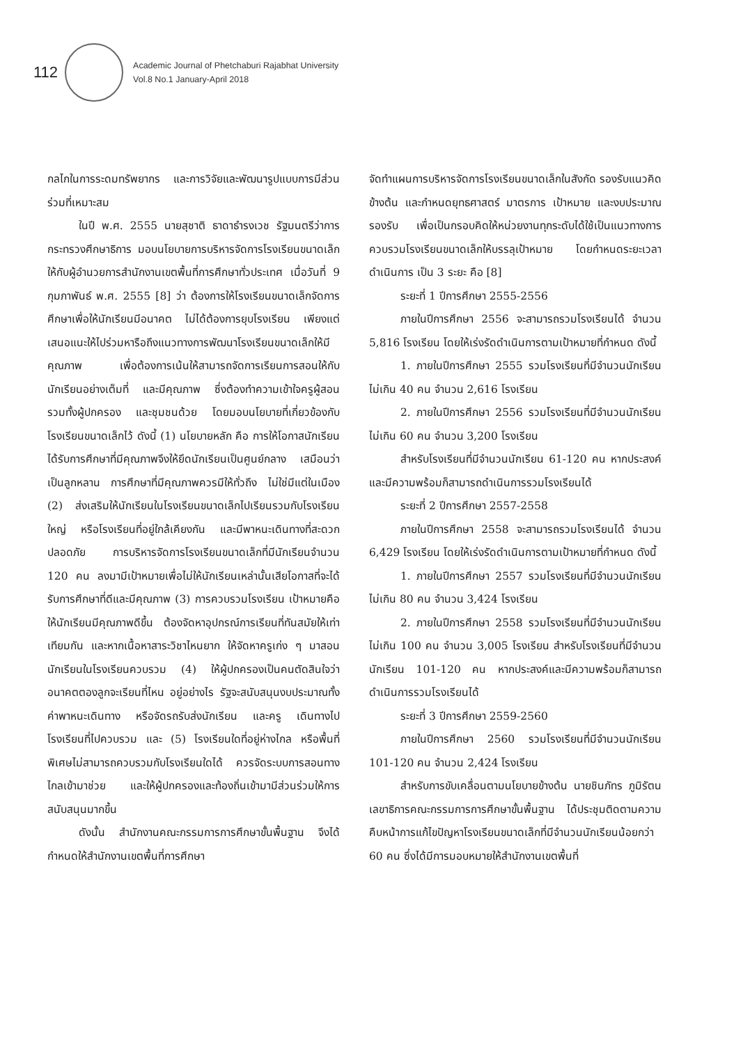112
Academic Journal of Phetchaburi Rajabhat University
Vol.8 No.1 January-April 2018
กลไกในการระดมทรัพยากร และการวิจัยและพัฒนารูปแบบการมีส่วนร่วมที่เหมาะสม
ในปี พ.ศ. 2555 นายสุชาติ ธาดาธำรงเวช รัฐมนตรีว่าการกระทรวงศึกษาธิการ มอบนโยบายการบริหารจัดการโรงเรียนขนาดเล็กให้กับผู้อำนวยการสำนักงานเขตพื้นที่การศึกษาทั่วประเทศ เมื่อวันที่ 9 กุมภาพันธ์ พ.ศ. 2555 [8] ว่า ต้องการให้โรงเรียนขนาดเล็กจัดการศึกษาเพื่อให้นักเรียนมีอนาคต ไม่ได้ต้องการยุบโรงเรียน เพียงแต่เสนอแนะให้ไปร่วมหารือถึงแนวทางการพัฒนาโรงเรียนขนาดเล็กให้มีคุณภาพ เพื่อต้องการเน้นให้สามารถจัดการเรียนการสอนให้กับนักเรียนอย่างเต็มที่ และมีคุณภาพ ซึ่งต้องทำความเข้าใจครูผู้สอน รวมทั้งผู้ปกครอง และชุมชนด้วย โดยมอบนโยบายที่เกี่ยวข้องกับโรงเรียนขนาดเล็กไว้ ดังนี้ (1) นโยบายหลัก คือ การให้โอกาสนักเรียนได้รับการศึกษาที่มีคุณภาพจึงให้ยึดนักเรียนเป็นศูนย์กลาง เสมือนว่าเป็นลูกหลาน การศึกษาที่มีคุณภาพควรมีให้ทั่วถึง ไม่ใช่มีแต่ในเมือง (2) ส่งเสริมให้นักเรียนในโรงเรียนขนาดเล็กไปเรียนรวมกับโรงเรียนใหญ่ หรือโรงเรียนที่อยู่ใกล้เคียงกัน และมีพาหนะเดินทางที่สะดวกปลอดภัย การบริหารจัดการโรงเรียนขนาดเล็กที่มีนักเรียนจำนวน 120 คน ลงมามีเป้าหมายเพื่อไม่ให้นักเรียนเหล่านั้นเสียโอกาสที่จะได้รับการศึกษาที่ดีและมีคุณภาพ (3) การควบรวมโรงเรียน เป้าหมายคือให้นักเรียนมีคุณภาพดีขึ้น ต้องจัดหาอุปกรณ์การเรียนที่ทันสมัยให้เท่าเทียมกัน และหากเนื้อหาสาระวิชาไหนยาก ให้จัดหาครูเก่ง ๆ มาสอนนักเรียนในโรงเรียนควบรวม (4) ให้ผู้ปกครองเป็นคนตัดสินใจว่าอนาคตตองลูกจะเรียนที่ไหน อยู่อย่างไร รัฐจะสนับสนุนงบประมาณทั้งค่าพาหนะเดินทาง หรือจัดรถรับส่งนักเรียน และครู เดินทางไปโรงเรียนที่ไปควบรวม และ (5) โรงเรียนใดที่อยู่ห่างไกล หรือพื้นที่พิเศษไม่สามารถควบรวมกับโรงเรียนใดได้ ควรจัดระบบการสอนทางไกลเข้ามาช่วย และให้ผู้ปกครองและท้องถิ่นเข้ามามีส่วนร่วมให้การสนับสนุนมากขึ้น
ดังนั้น สำนักงานคณะกรรมการการศึกษาขั้นพื้นฐาน จึงได้กำหนดให้สำนักงานเขตพื้นที่การศึกษา
จัดทำแผนการบริหารจัดการโรงเรียนขนาดเล็กในสังกัด รองรับแนวคิดข้างต้น และกำหนดยุทธศาสตร์ มาตรการ เป้าหมาย และงบประมาณรองรับ เพื่อเป็นกรอบคิดให้หน่วยงานทุกระดับได้ใช้เป็นแนวทางการควบรวมโรงเรียนขนาดเล็กให้บรรลุเป้าหมาย โดยกำหนดระยะเวลาดำเนินการ เป็น 3 ระยะ คือ [8]
ระยะที่ 1 ปีการศึกษา 2555-2556
ภายในปีการศึกษา 2556 จะสามารถรวมโรงเรียนได้ จำนวน 5,816 โรงเรียน โดยให้เร่งรัดดำเนินการตามเป้าหมายที่กำหนด ดังนี้
1. ภายในปีการศึกษา 2555 รวมโรงเรียนที่มีจำนวนนักเรียนไม่เกิน 40 คน จำนวน 2,616 โรงเรียน
2. ภายในปีการศึกษา 2556 รวมโรงเรียนที่มีจำนวนนักเรียนไม่เกิน 60 คน จำนวน 3,200 โรงเรียน
สำหรับโรงเรียนที่มีจำนวนนักเรียน 61-120 คน หากประสงค์และมีความพร้อมก็สามารถดำเนินการรวมโรงเรียนได้
ระยะที่ 2 ปีการศึกษา 2557-2558
ภายในปีการศึกษา 2558 จะสามารถรวมโรงเรียนได้ จำนวน 6,429 โรงเรียน โดยให้เร่งรัดดำเนินการตามเป้าหมายที่กำหนด ดังนี้
1. ภายในปีการศึกษา 2557 รวมโรงเรียนที่มีจำนวนนักเรียนไม่เกิน 80 คน จำนวน 3,424 โรงเรียน
2. ภายในปีการศึกษา 2558 รวมโรงเรียนที่มีจำนวนนักเรียนไม่เกิน 100 คน จำนวน 3,005 โรงเรียน สำหรับโรงเรียนที่มีจำนวนนักเรียน 101-120 คน หากประสงค์และมีความพร้อมก็สามารถดำเนินการรวมโรงเรียนได้
ระยะที่ 3 ปีการศึกษา 2559-2560
ภายในปีการศึกษา 2560 รวมโรงเรียนที่มีจำนวนนักเรียน 101-120 คน จำนวน 2,424 โรงเรียน
สำหรับการขับเคลื่อนตามนโยบายข้างต้น นายชินภัทร ภูมิรัตน เลขาธิการคณะกรรมการการศึกษาขั้นพื้นฐาน ได้ประชุมติดตามความคืบหน้าการแก้ไขปัญหาโรงเรียนขนาดเล็กที่มีจำนวนนักเรียนน้อยกว่า 60 คน ซึ่งได้มีการมอบหมายให้สำนักงานเขตพื้นที่